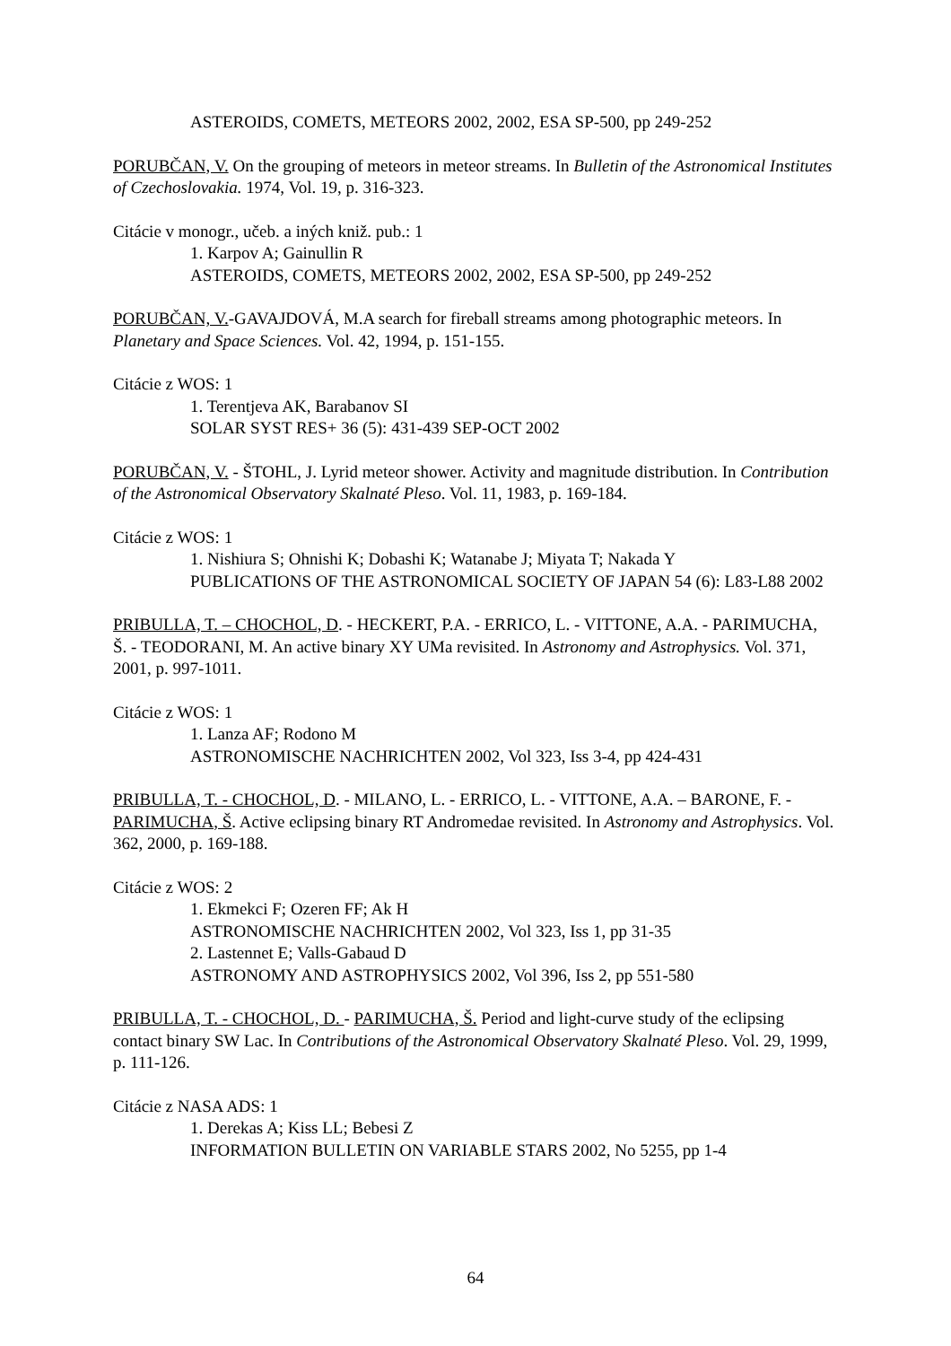ASTEROIDS, COMETS, METEORS 2002, 2002, ESA SP-500, pp 249-252
PORUBČAN, V. On the grouping of meteors in meteor streams. In Bulletin of the Astronomical Institutes of Czechoslovakia. 1974, Vol. 19, p. 316-323.
Citácie v monogr., učeb. a iných kniž. pub.: 1
1. Karpov A; Gainullin R
ASTEROIDS, COMETS, METEORS 2002, 2002, ESA SP-500, pp 249-252
PORUBČAN, V.-GAVAJDOVÁ, M.A search for fireball streams among photographic meteors. In Planetary and Space Sciences. Vol. 42, 1994, p. 151-155.
Citácie z WOS: 1
1. Terentjeva AK, Barabanov SI
SOLAR SYST RES+ 36 (5): 431-439 SEP-OCT 2002
PORUBČAN, V. - ŠTOHL, J. Lyrid meteor shower. Activity and magnitude distribution. In Contribution of the Astronomical Observatory Skalnaté Pleso. Vol. 11, 1983, p. 169-184.
Citácie z WOS: 1
1. Nishiura S; Ohnishi K; Dobashi K; Watanabe J; Miyata T; Nakada Y
PUBLICATIONS OF THE ASTRONOMICAL SOCIETY OF JAPAN 54 (6): L83-L88 2002
PRIBULLA, T. – CHOCHOL, D. - HECKERT, P.A. - ERRICO, L. - VITTONE, A.A. - PARIMUCHA, Š. - TEODORANI, M. An active binary XY UMa revisited. In Astronomy and Astrophysics. Vol. 371, 2001, p. 997-1011.
Citácie z WOS: 1
1. Lanza AF; Rodono M
ASTRONOMISCHE NACHRICHTEN 2002, Vol 323, Iss 3-4, pp 424-431
PRIBULLA, T. - CHOCHOL, D. - MILANO, L. - ERRICO, L. - VITTONE, A.A. – BARONE, F. - PARIMUCHA, Š. Active eclipsing binary RT Andromedae revisited. In Astronomy and Astrophysics. Vol. 362, 2000, p. 169-188.
Citácie z WOS: 2
1. Ekmekci F; Ozeren FF; Ak H
ASTRONOMISCHE NACHRICHTEN 2002, Vol 323, Iss 1, pp 31-35
2. Lastennet E; Valls-Gabaud D
ASTRONOMY AND ASTROPHYSICS 2002, Vol 396, Iss 2, pp 551-580
PRIBULLA, T. - CHOCHOL, D. - PARIMUCHA, Š. Period and light-curve study of the eclipsing contact binary SW Lac. In Contributions of the Astronomical Observatory Skalnaté Pleso. Vol. 29, 1999, p. 111-126.
Citácie z NASA ADS: 1
1. Derekas A; Kiss LL; Bebesi Z
INFORMATION BULLETIN ON VARIABLE STARS 2002, No 5255, pp 1-4
64